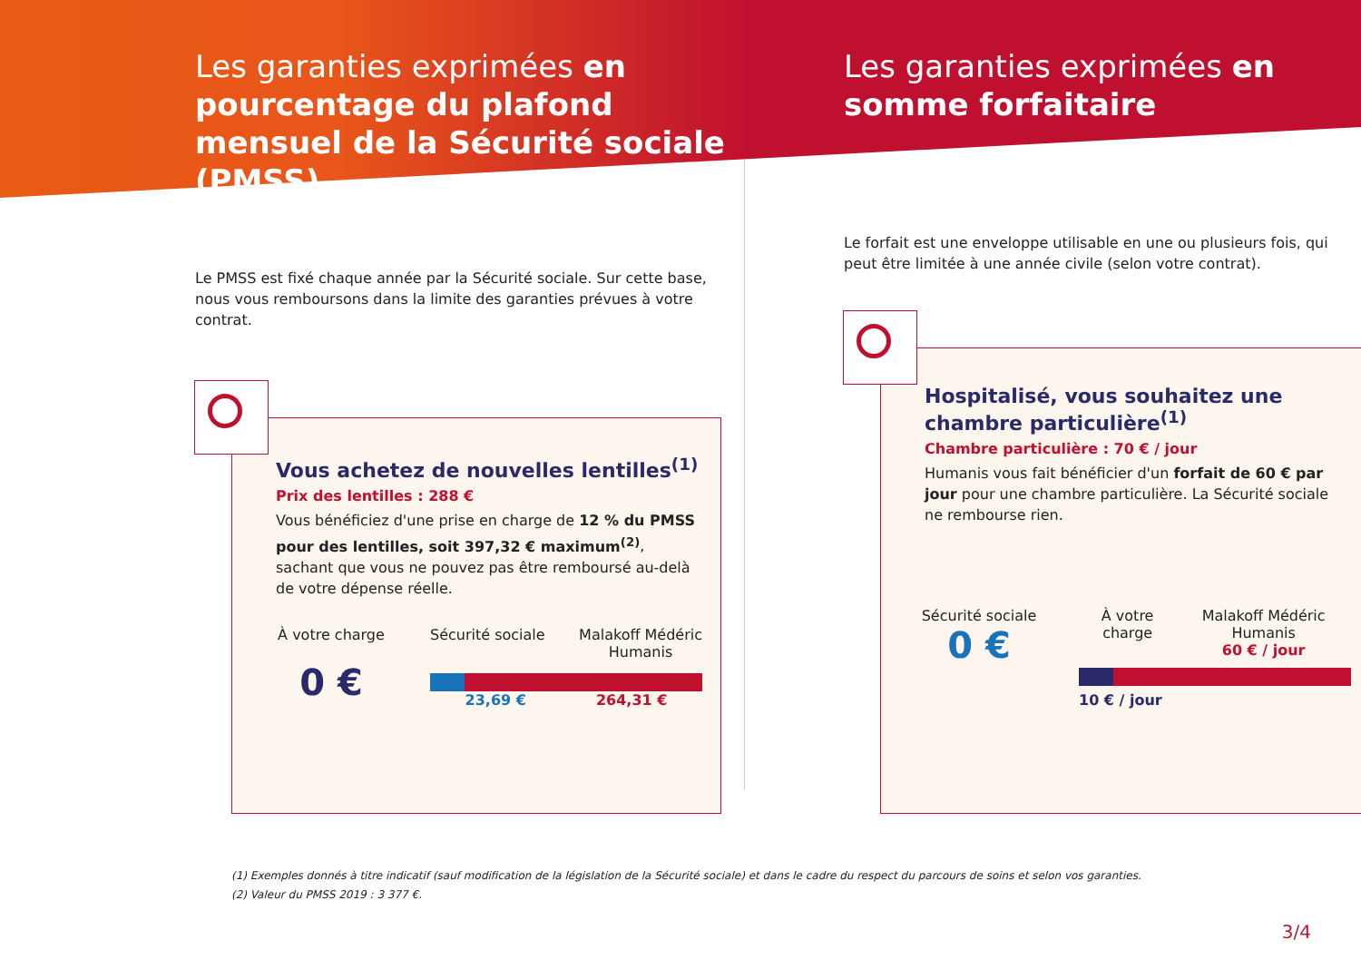Les garanties exprimées en pourcentage du plafond mensuel de la Sécurité sociale (PMSS)
Le PMSS est fixé chaque année par la Sécurité sociale. Sur cette base, nous vous remboursons dans la limite des garanties prévues à votre contrat.
Vous achetez de nouvelles lentilles<sup>(1)</sup>
Prix des lentilles : 288 €
Vous bénéficiez d'une prise en charge de 12 % du PMSS pour des lentilles, soit 397,32 € maximum<sup>(2)</sup>, sachant que vous ne pouvez pas être remboursé au-delà de votre dépense réelle.
À votre charge
0 €
Sécurité sociale Malakoff Médéric
Humanis
23,69 € 264,31 €
Les garanties exprimées en somme forfaitaire
Le forfait est une enveloppe utilisable en une ou plusieurs fois, qui peut être limitée à une année civile (selon votre contrat).
Hospitalisé, vous souhaitez une chambre particulière<sup>(1)</sup>
Chambre particulière : 70 € / jour
Humanis vous fait bénéficier d'un forfait de 60 € par jour pour une chambre particulière. La Sécurité sociale ne rembourse rien.
Sécurité sociale
0 €
À votre charge Malakoff Médéric Humanis
60 € / jour
10 € / jour
(1) Exemples donnés à titre indicatif (sauf modification de la législation de la Sécurité sociale) et dans le cadre du respect du parcours de soins et selon vos garanties.
(2) Valeur du PMSS 2019 : 3 377 €.
3/4